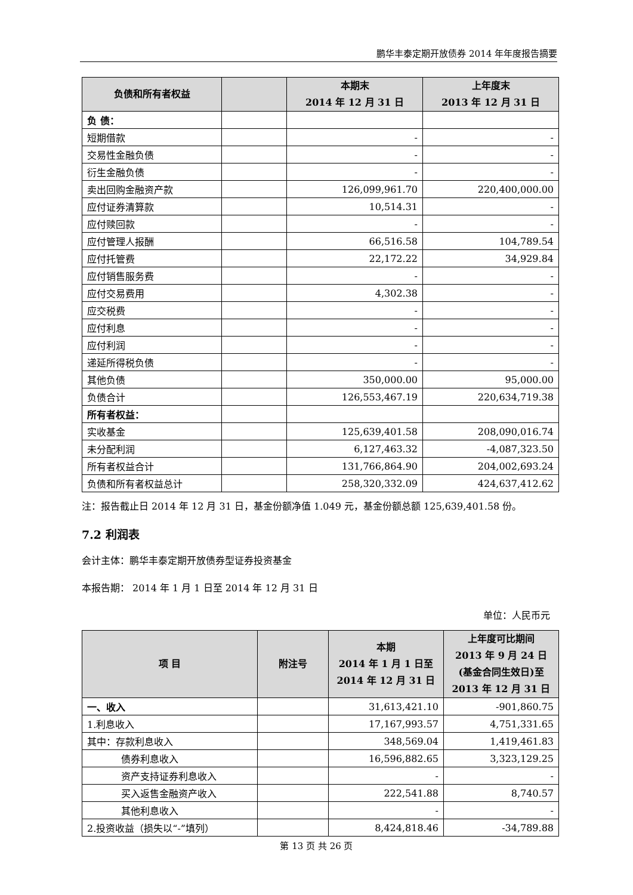鹏华丰泰定期开放债券 2014 年年度报告摘要
| 负债和所有者权益 | | 本期末 2014 年 12 月 31 日 | 上年度末 2013 年 12 月 31 日 |
| --- | --- | --- | --- |
| 负 债： | | | |
| 短期借款 | | - | - |
| 交易性金融负债 | | - | - |
| 衍生金融负债 | | - | - |
| 卖出回购金融资产款 | | 126,099,961.70 | 220,400,000.00 |
| 应付证券清算款 | | 10,514.31 | - |
| 应付赎回款 | | - | - |
| 应付管理人报酬 | | 66,516.58 | 104,789.54 |
| 应付托管费 | | 22,172.22 | 34,929.84 |
| 应付销售服务费 | | - | - |
| 应付交易费用 | | 4,302.38 | - |
| 应交税费 | | - | - |
| 应付利息 | | - | - |
| 应付利润 | | - | - |
| 递延所得税负债 | | - | - |
| 其他负债 | | 350,000.00 | 95,000.00 |
| 负债合计 | | 126,553,467.19 | 220,634,719.38 |
| 所有者权益： | | | |
| 实收基金 | | 125,639,401.58 | 208,090,016.74 |
| 未分配利润 | | 6,127,463.32 | -4,087,323.50 |
| 所有者权益合计 | | 131,766,864.90 | 204,002,693.24 |
| 负债和所有者权益总计 | | 258,320,332.09 | 424,637,412.62 |
注：报告截止日 2014 年 12 月 31 日，基金份额净值 1.049 元，基金份额总额 125,639,401.58 份。
7.2 利润表
会计主体：鹏华丰泰定期开放债券型证券投资基金
本报告期： 2014 年 1 月 1 日至 2014 年 12 月 31 日
单位：人民币元
| 项 目 | 附注号 | 本期 2014 年 1 月 1 日至 2014 年 12 月 31 日 | 上年度可比期间 2013 年 9 月 24 日(基金合同生效日)至 2013 年 12 月 31 日 |
| --- | --- | --- | --- |
| 一、收入 | | 31,613,421.10 | -901,860.75 |
| 1.利息收入 | | 17,167,993.57 | 4,751,331.65 |
| 其中：存款利息收入 | | 348,569.04 | 1,419,461.83 |
| 债券利息收入 | | 16,596,882.65 | 3,323,129.25 |
| 资产支持证券利息收入 | | - | - |
| 买入返售金融资产收入 | | 222,541.88 | 8,740.57 |
| 其他利息收入 | | - | - |
| 2.投资收益（损失以“-”填列） | | 8,424,818.46 | -34,789.88 |
第 13 页 共 26 页